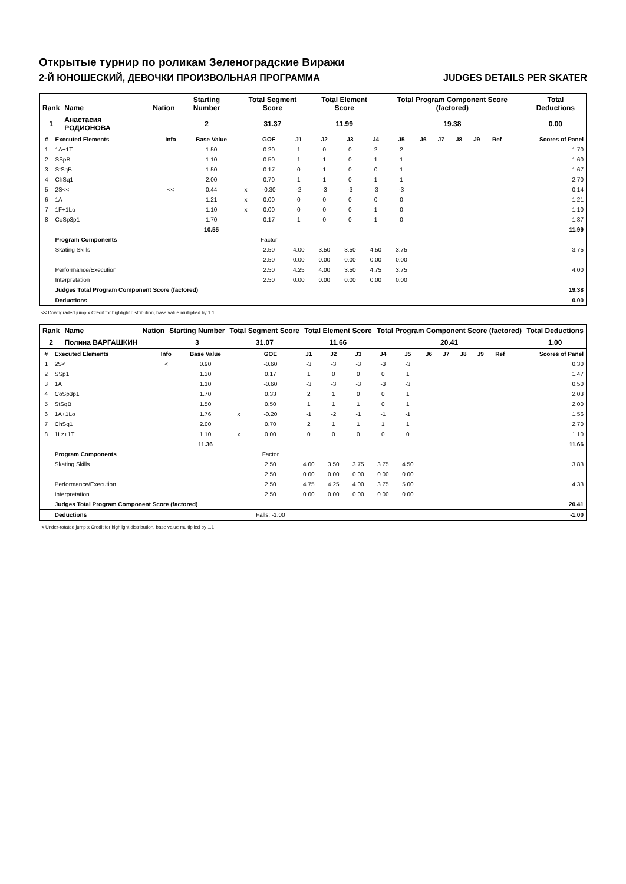Открытые турнир по роликам Зеленоградские Виражи
2-Й ЮНОШЕСКИЙ, ДЕВОЧКИ ПРОИЗВОЛЬНАЯ ПРОГРАММА JUDGES DETAILS PER SKATER
| Rank | Name | Nation | Starting Number | Total Segment Score | Total Element Score | Total Program Component Score (factored) | Total Deductions |
| --- | --- | --- | --- | --- | --- | --- | --- |
| 1 | Анастасия РОДИОНОВА | | 2 | 31.37 | 11.99 | 19.38 | 0.00 |
| # | Executed Elements | Info | Base Value | | GOE | J1 | J2 | J3 | J4 | J5 | J6 | J7 | J8 | J9 | Ref | Scores of Panel |
| --- | --- | --- | --- | --- | --- | --- | --- | --- | --- | --- | --- | --- | --- | --- | --- | --- |
| 1 | 1A+1T | | 1.50 | | 0.20 | 1 | 0 | 0 | 2 | 2 | | | | | | 1.70 |
| 2 | SSpB | | 1.10 | | 0.50 | 1 | 1 | 0 | 1 | 1 | | | | | | 1.60 |
| 3 | StSqB | | 1.50 | | 0.17 | 0 | 1 | 0 | 0 | 1 | | | | | | 1.67 |
| 4 | ChSq1 | | 2.00 | | 0.70 | 1 | 1 | 0 | 1 | 1 | | | | | | 2.70 |
| 5 | 2S<< | << | 0.44 | x | -0.30 | -2 | -3 | -3 | -3 | -3 | | | | | | 0.14 |
| 6 | 1A | | 1.21 | x | 0.00 | 0 | 0 | 0 | 0 | 0 | | | | | | 1.21 |
| 7 | 1F+1Lo | | 1.10 | x | 0.00 | 0 | 0 | 0 | 1 | 0 | | | | | | 1.10 |
| 8 | CoSp3p1 | | 1.70 | | 0.17 | 1 | 0 | 0 | 1 | 0 | | | | | | 1.87 |
| | | | 10.55 | | | | | | | | | | | | | 11.99 |
| | Program Components | | | | Factor | | | | | | | | | | | |
| | Skating Skills | | | | 2.50 | 4.00 | 3.50 | 3.50 | 4.50 | 3.75 | | | | | | 3.75 |
| | | | | | 2.50 | 0.00 | 0.00 | 0.00 | 0.00 | 0.00 | | | | | | |
| | Performance/Execution | | | | 2.50 | 4.25 | 4.00 | 3.50 | 4.75 | 3.75 | | | | | | 4.00 |
| | Interpretation | | | | 2.50 | 0.00 | 0.00 | 0.00 | 0.00 | 0.00 | | | | | | |
| | Judges Total Program Component Score (factored) | | | | | | | | | | | | | | | 19.38 |
| | Deductions | | | | | | | | | | | | | | | 0.00 |
<< Downgraded jump x Credit for highlight distribution, base value multiplied by 1.1
| Rank | Name | Nation | Starting Number | Total Segment Score | Total Element Score | Total Program Component Score (factored) | Total Deductions |
| --- | --- | --- | --- | --- | --- | --- | --- |
| 2 | Полина ВАРГАШКИН | | 3 | 31.07 | 11.66 | 20.41 | 1.00 |
| # | Executed Elements | Info | Base Value | | GOE | J1 | J2 | J3 | J4 | J5 | J6 | J7 | J8 | J9 | Ref | Scores of Panel |
| --- | --- | --- | --- | --- | --- | --- | --- | --- | --- | --- | --- | --- | --- | --- | --- | --- |
| 1 | 2S< | < | 0.90 | | -0.60 | -3 | -3 | -3 | -3 | -3 | | | | | | 0.30 |
| 2 | SSp1 | | 1.30 | | 0.17 | 1 | 0 | 0 | 0 | 1 | | | | | | 1.47 |
| 3 | 1A | | 1.10 | | -0.60 | -3 | -3 | -3 | -3 | -3 | | | | | | 0.50 |
| 4 | CoSp3p1 | | 1.70 | | 0.33 | 2 | 1 | 0 | 0 | 1 | | | | | | 2.03 |
| 5 | StSqB | | 1.50 | | 0.50 | 1 | 1 | 1 | 0 | 1 | | | | | | 2.00 |
| 6 | 1A+1Lo | | 1.76 | x | -0.20 | -1 | -2 | -1 | -1 | -1 | | | | | | 1.56 |
| 7 | ChSq1 | | 2.00 | | 0.70 | 2 | 1 | 1 | 1 | 1 | | | | | | 2.70 |
| 8 | 1Lz+1T | | 1.10 | x | 0.00 | 0 | 0 | 0 | 0 | 0 | | | | | | 1.10 |
| | | | 11.36 | | | | | | | | | | | | | 11.66 |
| | Program Components | | | | Factor | | | | | | | | | | | |
| | Skating Skills | | | | 2.50 | 4.00 | 3.50 | 3.75 | 3.75 | 4.50 | | | | | | 3.83 |
| | | | | | 2.50 | 0.00 | 0.00 | 0.00 | 0.00 | 0.00 | | | | | | |
| | Performance/Execution | | | | 2.50 | 4.75 | 4.25 | 4.00 | 3.75 | 5.00 | | | | | | 4.33 |
| | Interpretation | | | | 2.50 | 0.00 | 0.00 | 0.00 | 0.00 | 0.00 | | | | | | |
| | Judges Total Program Component Score (factored) | | | | | | | | | | | | | | | 20.41 |
| | Deductions | | | | Falls: -1.00 | | | | | | | | | | | -1.00 |
< Under-rotated jump x Credit for highlight distribution, base value multiplied by 1.1